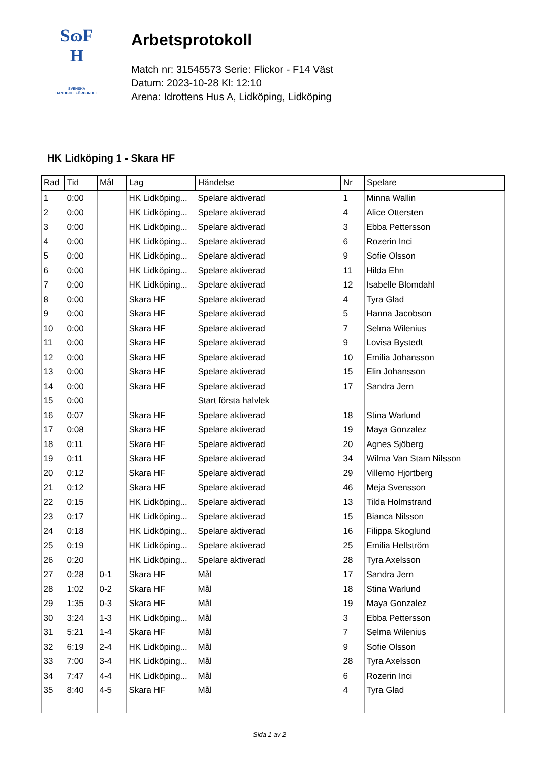SɷF
H
SVENSKA
HANDBOLLFÖRBUNDET
Arbetsprotokoll
Match nr: 31545573 Serie: Flickor - F14 Väst
Datum: 2023-10-28 Kl: 12:10
Arena: Idrottens Hus A, Lidköping, Lidköping
HK Lidköping 1 - Skara HF
| Rad | Tid | Mål | Lag | Händelse | Nr | Spelare |
| --- | --- | --- | --- | --- | --- | --- |
| 1 | 0:00 | | HK Lidköping... | Spelare aktiverad | 1 | Minna Wallin |
| 2 | 0:00 | | HK Lidköping... | Spelare aktiverad | 4 | Alice Ottersten |
| 3 | 0:00 | | HK Lidköping... | Spelare aktiverad | 3 | Ebba Pettersson |
| 4 | 0:00 | | HK Lidköping... | Spelare aktiverad | 6 | Rozerin Inci |
| 5 | 0:00 | | HK Lidköping... | Spelare aktiverad | 9 | Sofie Olsson |
| 6 | 0:00 | | HK Lidköping... | Spelare aktiverad | 11 | Hilda Ehn |
| 7 | 0:00 | | HK Lidköping... | Spelare aktiverad | 12 | Isabelle Blomdahl |
| 8 | 0:00 | | Skara HF | Spelare aktiverad | 4 | Tyra Glad |
| 9 | 0:00 | | Skara HF | Spelare aktiverad | 5 | Hanna Jacobson |
| 10 | 0:00 | | Skara HF | Spelare aktiverad | 7 | Selma Wilenius |
| 11 | 0:00 | | Skara HF | Spelare aktiverad | 9 | Lovisa Bystedt |
| 12 | 0:00 | | Skara HF | Spelare aktiverad | 10 | Emilia Johansson |
| 13 | 0:00 | | Skara HF | Spelare aktiverad | 15 | Elin Johansson |
| 14 | 0:00 | | Skara HF | Spelare aktiverad | 17 | Sandra Jern |
| 15 | 0:00 | | | Start första halvlek | | |
| 16 | 0:07 | | Skara HF | Spelare aktiverad | 18 | Stina Warlund |
| 17 | 0:08 | | Skara HF | Spelare aktiverad | 19 | Maya Gonzalez |
| 18 | 0:11 | | Skara HF | Spelare aktiverad | 20 | Agnes Sjöberg |
| 19 | 0:11 | | Skara HF | Spelare aktiverad | 34 | Wilma Van Stam Nilsson |
| 20 | 0:12 | | Skara HF | Spelare aktiverad | 29 | Villemo Hjortberg |
| 21 | 0:12 | | Skara HF | Spelare aktiverad | 46 | Meja Svensson |
| 22 | 0:15 | | HK Lidköping... | Spelare aktiverad | 13 | Tilda Holmstrand |
| 23 | 0:17 | | HK Lidköping... | Spelare aktiverad | 15 | Bianca Nilsson |
| 24 | 0:18 | | HK Lidköping... | Spelare aktiverad | 16 | Filippa Skoglund |
| 25 | 0:19 | | HK Lidköping... | Spelare aktiverad | 25 | Emilia Hellström |
| 26 | 0:20 | | HK Lidköping... | Spelare aktiverad | 28 | Tyra Axelsson |
| 27 | 0:28 | 0-1 | Skara HF | Mål | 17 | Sandra Jern |
| 28 | 1:02 | 0-2 | Skara HF | Mål | 18 | Stina Warlund |
| 29 | 1:35 | 0-3 | Skara HF | Mål | 19 | Maya Gonzalez |
| 30 | 3:24 | 1-3 | HK Lidköping... | Mål | 3 | Ebba Pettersson |
| 31 | 5:21 | 1-4 | Skara HF | Mål | 7 | Selma Wilenius |
| 32 | 6:19 | 2-4 | HK Lidköping... | Mål | 9 | Sofie Olsson |
| 33 | 7:00 | 3-4 | HK Lidköping... | Mål | 28 | Tyra Axelsson |
| 34 | 7:47 | 4-4 | HK Lidköping... | Mål | 6 | Rozerin Inci |
| 35 | 8:40 | 4-5 | Skara HF | Mål | 4 | Tyra Glad |
Sida 1 av 2